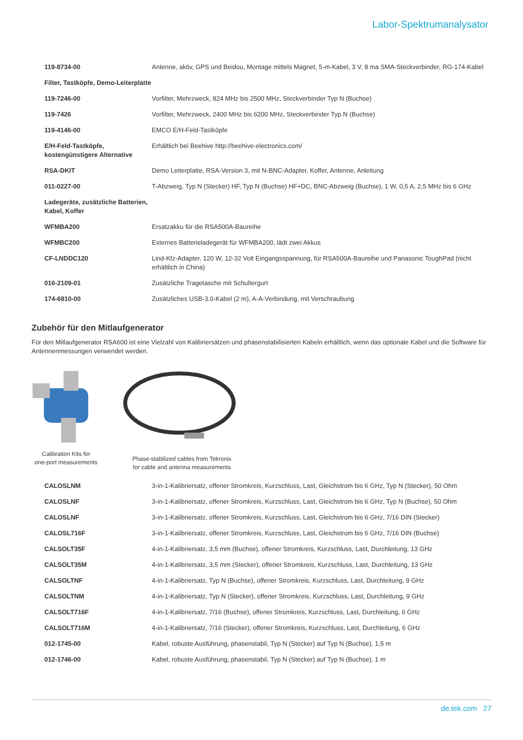Labor-Spektrumanalysator
| 119-8734-00 | Antenne, aktiv, GPS und Beidou, Montage mittels Magnet, 5-m-Kabel, 3 V, 8 ma SMA-Steckverbinder, RG-174-Kabel |
| Filter, Tastköpfe, Demo-Leiterplatte | |
| 119-7246-00 | Vorfilter, Mehrzweck, 824 MHz bis 2500 MHz, Steckverbinder Typ N (Buchse) |
| 119-7426 | Vorfilter, Mehrzweck, 2400 MHz bis 6200 MHz, Steckverbinder Typ N (Buchse) |
| 119-4146-00 | EMCO E/H-Feld-Tastköpfe |
| E/H-Feld-Tastköpfe, kostengünstigere Alternative | Erhältlich bei Beehive http://beehive-electronics.com/ |
| RSA-DKIT | Demo Leiterplatte, RSA-Version 3, mit N-BNC-Adapter, Koffer, Antenne, Anleitung |
| 011-0227-00 | T-Abzweig, Typ N (Stecker) HF, Typ N (Buchse) HF+DC, BNC-Abzweig (Buchse), 1 W, 0,5 A, 2,5 MHz bis 6 GHz |
| Ladegeräte, zusätzliche Batterien, Kabel, Koffer | |
| WFMBA200 | Ersatzakku für die RSA500A-Baureihe |
| WFMBC200 | Externes Batterieladegerät für WFMBA200, lädt zwei Akkus |
| CF-LNDDC120 | Lind-Kfz-Adapter, 120 W, 12-32 Volt Eingangsspannung, für RSA500A-Baureihe und Panasonic ToughPad (nicht erhältlich in China) |
| 016-2109-01 | Zusätzliche Tragetasche mit Schultergurt |
| 174-6810-00 | Zusätzliches USB-3.0-Kabel (2 m), A-A-Verbindung, mit Verschraubung |
Zubehör für den Mitlaufgenerator
Für den Mitlaufgenerator RSA600 ist eine Vielzahl von Kalibriersätzen und phasenstabilisierten Kabeln erhältlich, wenn das optionale Kabel und die Software für Antennenmessungen verwendet werden.
Calibration Kits for
one-port measurements
Phase-stabilized cables from Tekronix
for cable and antenna measurements
| CALOSLNM | 3-in-1-Kalibriersatz, offener Stromkreis, Kurzschluss, Last, Gleichstrom bis 6 GHz, Typ N (Stecker), 50 Ohm |
| CALOSLNF | 3-in-1-Kalibriersatz, offener Stromkreis, Kurzschluss, Last, Gleichstrom bis 6 GHz, Typ N (Buchse), 50 Ohm |
| CALOSLNF | 3-in-1-Kalibriersatz, offener Stromkreis, Kurzschluss, Last, Gleichstrom bis 6 GHz, 7/16 DIN (Stecker) |
| CALOSL716F | 3-in-1-Kalibriersatz, offener Stromkreis, Kurzschluss, Last, Gleichstrom bis 6 GHz, 7/16 DIN (Buchse) |
| CALSOLT35F | 4-in-1-Kalibriersatz, 3,5 mm (Buchse), offener Stromkreis, Kurzschluss, Last, Durchleitung, 13 GHz |
| CALSOLT35M | 4-in-1-Kalibriersatz, 3,5 mm (Stecker), offener Stromkreis, Kurzschluss, Last, Durchleitung, 13 GHz |
| CALSOLTNF | 4-in-1-Kalibriersatz, Typ N (Buchse), offener Stromkreis, Kurzschluss, Last, Durchleitung, 9 GHz |
| CALSOLTNM | 4-in-1-Kalibriersatz, Typ N (Stecker), offener Stromkreis, Kurzschluss, Last, Durchleitung, 9 GHz |
| CALSOLT716F | 4-in-1-Kalibriersatz, 7/16 (Buchse), offener Stromkreis, Kurzschluss, Last, Durchleitung, 6 GHz |
| CALSOLT716M | 4-in-1-Kalibriersatz, 7/16 (Stecker), offener Stromkreis, Kurzschluss, Last, Durchleitung, 6 GHz |
| 012-1745-00 | Kabel, robuste Ausführung, phasenstabil, Typ N (Stecker) auf Typ N (Buchse), 1,5 m |
| 012-1746-00 | Kabel, robuste Ausführung, phasenstabil, Typ N (Stecker) auf Typ N (Buchse), 1 m |
de.tek.com 27